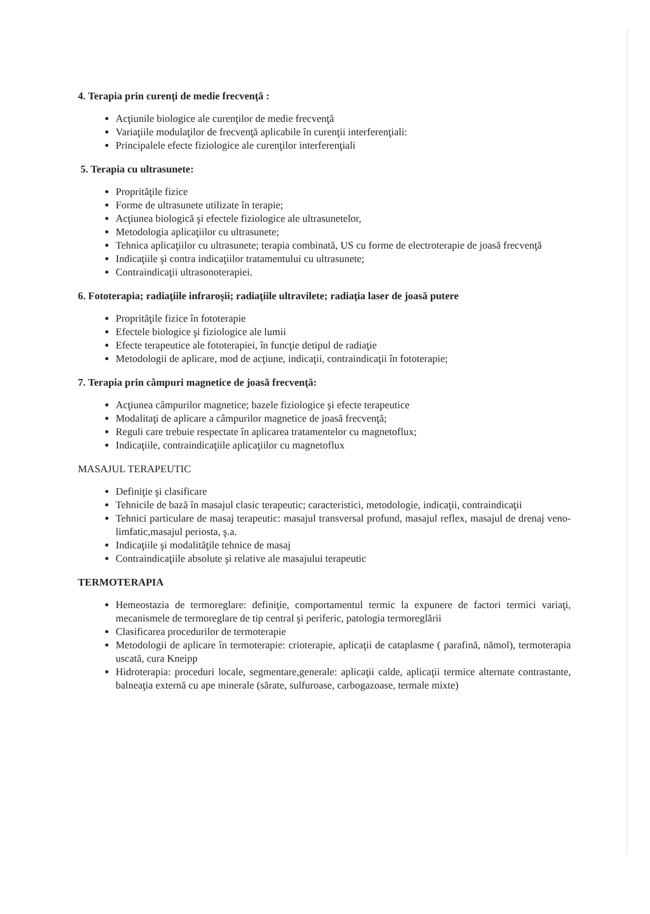4. Terapia prin curenţi de medie frecvenţă :
Acţiunile biologice ale curenţilor de medie frecvenţă
Variaţiile modulaţilor de frecvenţă aplicabile în curenţii interferenţiali:
Principalele efecte fiziologice ale curenţilor interferenţiali
5. Terapia cu ultrasunete:
Proprităţile fizice
Forme de ultrasunete utilizate în terapie;
Acţiunea biologică şi efectele fiziologice ale ultrasunetelor,
Metodologia aplicaţiilor cu ultrasunete;
Tehnica aplicaţiilor cu ultrasunete; terapia combinată, US cu forme de electroterapie de joasă frecvenţă
Indicaţiile şi contra indicaţiilor tratamentului cu ultrasunete;
Contraindicaţii ultrasonoterapiei.
6. Fototerapia; radiaţiile infraroşii; radiaţiile ultravilete; radiaţia laser de joasă putere
Proprităţile fizice în fototerapie
Efectele biologice şi fiziologice ale lumii
Efecte terapeutice ale fototerapiei, în funcţie detipul de radiaţie
Metodologii de aplicare, mod de acţiune, indicaţii, contraindicaţii în fototerapie;
7. Terapia prin câmpuri magnetice de joasă frecvenţă:
Acţiunea câmpurilor magnetice; bazele fiziologice şi efecte terapeutice
Modalitaţi de aplicare a câmpurilor magnetice de joasă frecvenţă;
Reguli care trebuie respectate în aplicarea tratamentelor cu magnetoflux;
Indicaţiile, contraindicaţiile aplicaţiilor cu magnetoflux
MASAJUL TERAPEUTIC
Definiţie şi clasificare
Tehnicile de bază în masajul clasic terapeutic; caracteristici, metodologie, indicaţii, contraindicaţii
Tehnici particulare de masaj terapeutic: masajul transversal profund, masajul reflex, masajul de drenaj veno- limfatic,masajul periosta, ş.a.
Indicaţiile şi modalităţile tehnice de masaj
Contraindicaţiile absolute şi relative ale masajului terapeutic
TERMOTERAPIA
Hemeostazia de termoreglare: definiţie, comportamentul termic la expunere de factori termici variaţi, mecanismele de termoreglare de tip central şi periferic, patologia termoreglării
Clasificarea procedurilor de termoterapie
Metodologii de aplicare în termoterapie: crioterapie, aplicaţii de cataplasme ( parafină, nămol), termoterapia uscată, cura Kneipp
Hidroterapia: proceduri locale, segmentare,generale: aplicaţii calde, aplicaţii termice alternate contrastante, balneaţia externă cu ape minerale (sărate, sulfuroase, carbogazoase, termale mixte)